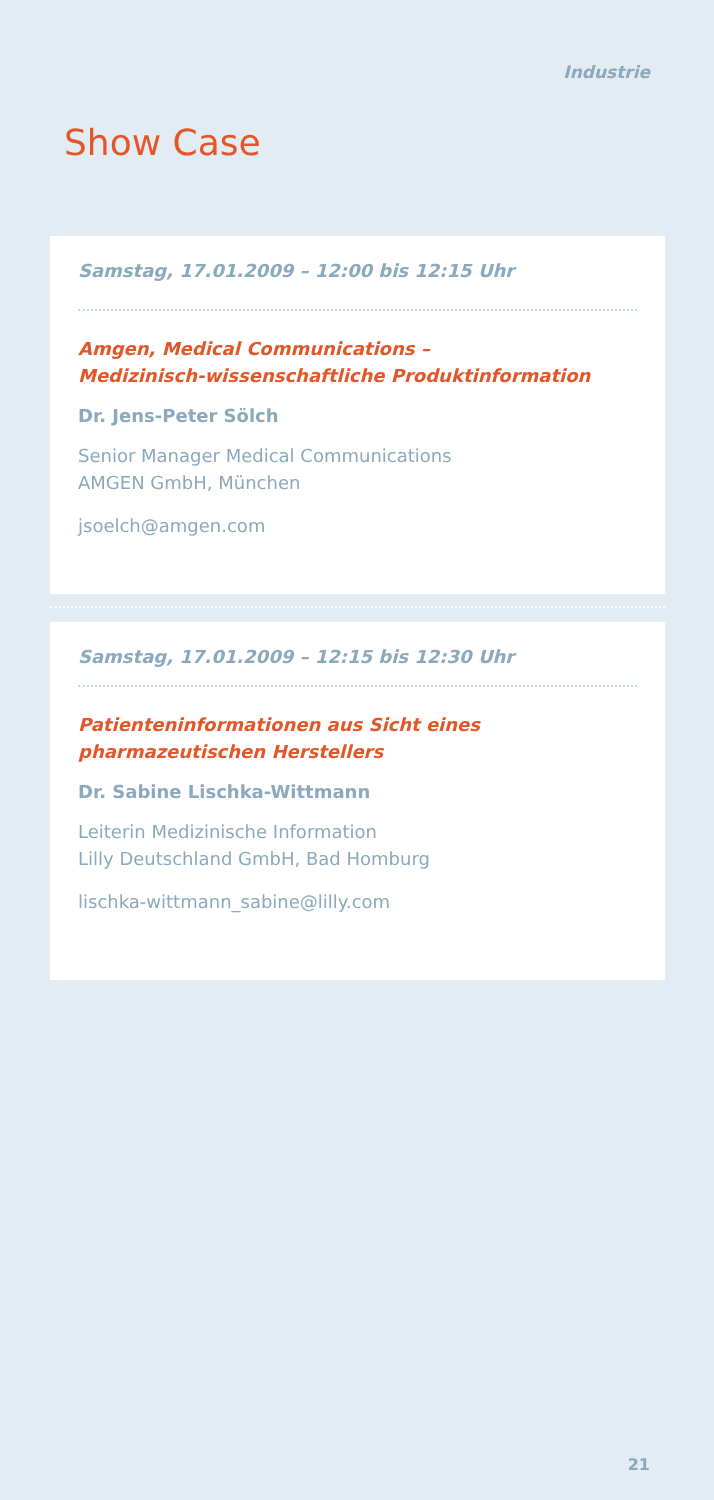Industrie
Show Case
Samstag, 17.01.2009 – 12:00 bis 12:15 Uhr
Amgen, Medical Communications –
Medizinisch-wissenschaftliche Produktinformation
Dr. Jens-Peter Sölch
Senior Manager Medical Communications
AMGEN GmbH, München
jsoelch@amgen.com
Samstag, 17.01.2009 – 12:15 bis 12:30 Uhr
Patienteninformationen aus Sicht eines pharmazeutischen Herstellers
Dr. Sabine Lischka-Wittmann
Leiterin Medizinische Information
Lilly Deutschland GmbH, Bad Homburg
lischka-wittmann_sabine@lilly.com
21